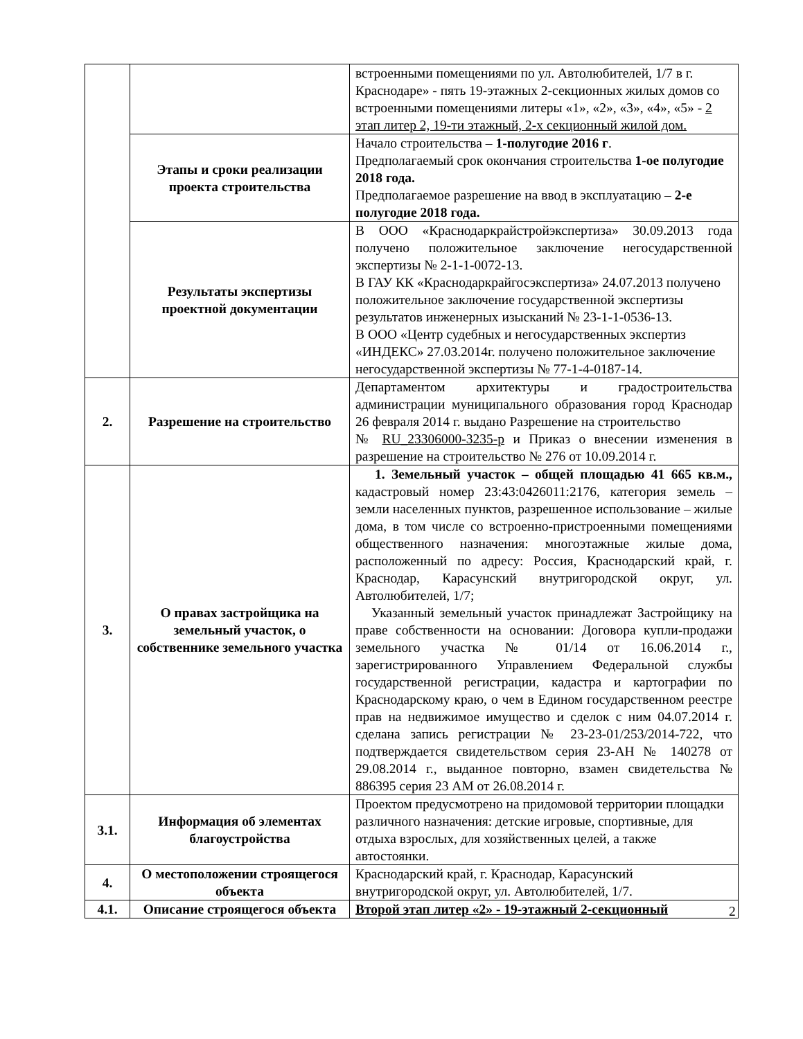| | | встроенными помещениями по ул. Автолюбителей, 1/7 в г. Краснодаре» - пять 19-этажных 2-секционных жилых домов со встроенными помещениями литеры «1», «2», «3», «4», «5» - 2 этап литер 2, 19-ти этажный, 2-х секционный жилой дом. |
| | Этапы и сроки реализации проекта строительства | Начало строительства – 1-полугодие 2016 г . Предполагаемый срок окончания строительства 1-ое полугодие 2018 года. Предполагаемое разрешение на ввод в эксплуатацию – 2-е полугодие 2018 года. |
| | Результаты экспертизы проектной документации | В ООО «Краснодаркрайстройэкспертиза» 30.09.2013 года получено положительное заключение негосударственной экспертизы № 2-1-1-0072-13. В ГАУ КК «Краснодаркрайгосэкспертиза» 24.07.2013 получено положительное заключение государственной экспертизы результатов инженерных изысканий № 23-1-1-0536-13. В ООО «Центр судебных и негосударственных экспертиз «ИНДЕКС» 27.03.2014г. получено положительное заключение негосударственной экспертизы № 77-1-4-0187-14. |
| 2. | Разрешение на строительство | Департаментом архитектуры и градостроительства администрации муниципального образования город Краснодар 26 февраля 2014 г. выдано Разрешение на строительство № RU_23306000-3235-р и Приказ о внесении изменения в разрешение на строительство № 276 от 10.09.2014 г. |
| 3. | О правах застройщика на земельный участок, о собственнике земельного участка | 1. Земельный участок – общей площадью 41 665 кв.м., кадастровый номер 23:43:0426011:2176, категория земель – земли населенных пунктов, разрешенное использование – жилые дома, в том числе со встроенно-пристроенными помещениями общественного назначения: многоэтажные жилые дома, расположенный по адресу: Россия, Краснодарский край, г. Краснодар, Карасунский внутригородской округ, ул. Автолюбителей, 1/7; Указанный земельный участок принадлежат Застройщику на праве собственности на основании: Договора купли-продажи земельного участка № 01/14 от 16.06.2014 г., зарегистрированного Управлением Федеральной службы государственной регистрации, кадастра и картографии по Краснодарскому краю, о чем в Едином государственном реестре прав на недвижимое имущество и сделок с ним 04.07.2014 г. сделана запись регистрации № 23-23-01/253/2014-722, что подтверждается свидетельством серия 23-АН № 140278 от 29.08.2014 г., выданное повторно, взамен свидетельства № 886395 серия 23 АМ от 26.08.2014 г. |
| 3.1. | Информация об элементах благоустройства | Проектом предусмотрено на придомовой территории площадки различного назначения: детские игровые, спортивные, для отдыха взрослых, для хозяйственных целей, а также автостоянки. |
| 4. | О местоположении строящегося объекта | Краснодарский край, г. Краснодар, Карасунский внутригородской округ, ул. Автолюбителей, 1/7. |
| 4.1. | Описание строящегося объекта | Второй этап литер «2» - 19-этажный 2-секционный |
2